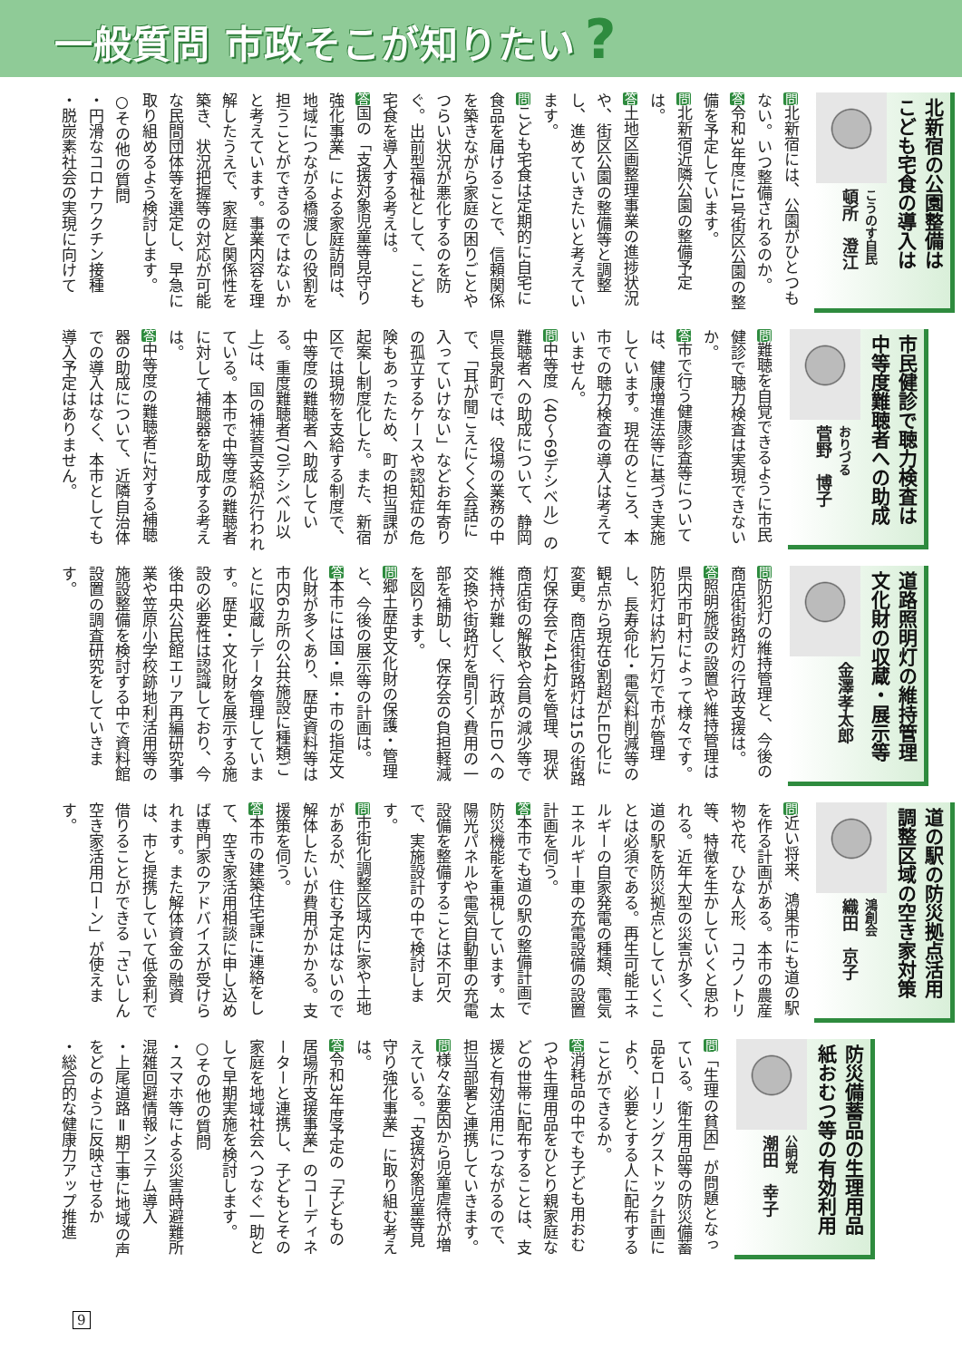一般質問 市政そこが知りたい?
北新宿の公園整備は
こども宅食の導入は
こうのす自民
頓所　澄江
問北新宿には、公園がひとつもない。いつ整備されるのか。
答令和3年度に1号街区公園の整備を予定しています。
問北新宿近隣公園の整備予定は。
答土地区画整理事業の進捗状況や、街区公園の整備等と調整し、進めていきたいと考えています。
問こども宅食は定期的に自宅に食品を届けることで、信頼関係を築きながら家庭の困りごとやつらい状況が悪化するのを防ぐ。出前型福祉として、こども宅食を導入する考えは。
答国の「支援対象児童等見守り強化事業」による家庭訪問は、地域につながる橋渡しの役割を担うことができるのではないかと考えています。事業内容を理解したうえで、家庭と関係性を築き、状況把握等の対応が可能な民間団体等を選定し、早急に取り組めるよう検討します。
○その他の質問
・円滑なコロナワクチン接種
・脱炭素社会の実現に向けて
市民健診で聴力検査は
中等度難聴者への助成
おりづる
菅野　博子
問難聴を自覚できるように市民健診で聴力検査は実現できないか。
答市で行う健康診査等については、健康増進法等に基づき実施しています。現在のところ、本市での聴力検査の導入は考えていません。
問中等度（40～69デシベル）の難聴者への助成について、静岡県長泉町では、役場の業務の中で、「耳が聞こえにくく会話に入っていけない」などお年寄りの孤立するケースや認知症の危険もあったため、町の担当課が起案し制度化した。また、新宿区では現物を支給する制度で、中等度の難聴者へ助成している。重度難聴者(70デシベル以上)は、国の補装具支給が行われている。本市で中等度の難聴者に対して補聴器を助成する考えは。
答中等度の難聴者に対する補聴器の助成について、近隣自治体での導入はなく、本市としても導入予定はありません。
道路照明灯の維持管理
文化財の収蔵・展示等
金澤孝太郎
問防犯灯の維持管理と、今後の商店街街路灯の行政支援は。
答照明施設の設置や維持管理は県内市町村によって様々です。防犯灯は約1万灯で市が管理し、長寿命化・電気料削減等の観点から現在9割超がLED化に変更。商店街街路灯は15の街路灯保存会で414灯を管理、現状商店街の解散や会員の減少等で維持が難しく、行政がLEDへの交換や街路灯を間引く費用の一部を補助し、保存会の負担軽減を図ります。
問郷土歴史文化財の保護・管理と、今後の展示等の計画は。
答本市には国・県・市の指定文化財が多くあり、歴史資料等は市内6カ所の公共施設に種類ごとに収蔵しデータ管理しています。歴史・文化財を展示する施設の必要性は認識しており、今後中央公民館エリア再編研究事業や笠原小学校跡地利活用等の施設整備を検討する中で資料館設置の調査研究をしていきます。
道の駅の防災拠点活用
調整区域の空き家対策
鴻創会
織田　京子
問近い将来、鴻巣市にも道の駅を作る計画がある。本市の農産物や花、ひな人形、コウノトリ等、特徴を生かしていくと思われる。近年大型の災害が多く、道の駅を防災拠点としていくことは必須である。再生可能エネルギーの自家発電の種類、電気エネルギー車の充電設備の設置計画を伺う。
答本市でも道の駅の整備計画で防災機能を重視しています。太陽光パネルや電気自動車の充電設備を整備することは不可欠で、実施設計の中で検討します。
問市街化調整区域内に家や土地があるが、住む予定はないので解体したいが費用がかかる。支援策を伺う。
答本市の建築住宅課に連絡をして、空き家活用相談に申し込めば専門家のアドバイスが受けられます。また解体資金の融資は、市と提携していて低金利で借りることができる「さいしん空き家活用ローン」が使えます。
防災備蓄品の生理用品
紙おむつ等の有効利用
公明党
潮田　幸子
問 「生理の貧困」が問題となっている。衛生用品等の防災備蓄品をローリングストック計画により、必要とする人に配布することができるか。
答消耗品の中でも子ども用おむつや生理用品をひとり親家庭などの世帯に配布することは、支援と有効活用につながるので、担当部署と連携していきます。
問様々な要因から児童虐待が増えている。「支援対象児童等見守り強化事業」に取り組む考えは。
答令和3年度予定の「子どもの居場所支援事業」のコーディネーターと連携し、子どもとその家庭を地域社会へつなぐ一助として早期実施を検討します。
○その他の質問
・スマホ等による災害時避難所混雑回避情報システム導入
・上尾道路Ⅱ期工事に地域の声をどのように反映させるか
・総合的な健康力アップ推進
9